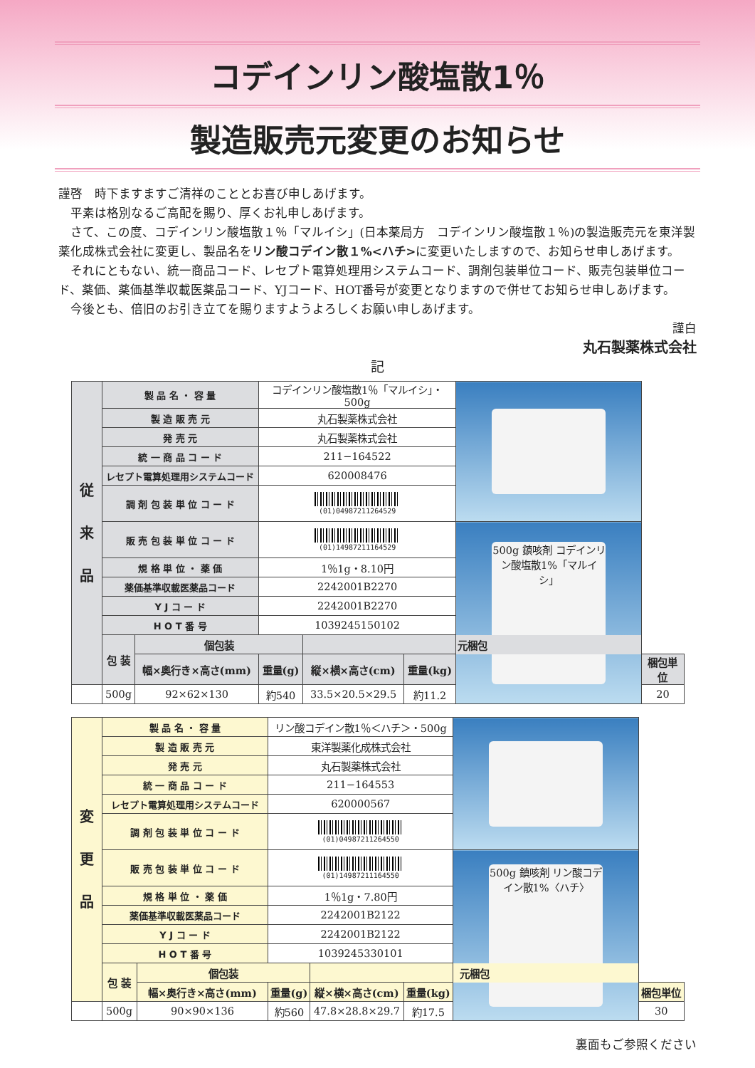コデインリン酸塩散1％
製造販売元変更のお知らせ
謹啓　時下ますますご清祥のこととお喜び申しあげます。
平素は格別なるご高配を賜り、厚くお礼申しあげます。
さて、この度、コデインリン酸塩散１％「マルイシ」(日本薬局方　コデインリン酸塩散１％)の製造販売元を東洋製薬化成株式会社に変更し、製品名をリン酸コデイン散１%<ハチ>に変更いたしますので、お知らせ申しあげます。
それにともない、統一商品コード、レセプト電算処理用システムコード、調剤包装単位コード、販売包装単位コード、薬価、薬価基準収載医薬品コード、YJコード、HOT番号が変更となりますので併せてお知らせ申しあげます。
今後とも、倍旧のお引き立てを賜りますようよろしくお願い申しあげます。
謹白
丸石製薬株式会社
記
| 従 来 品 | 製 品 名 ・ 容 量 | | コデインリン酸塩散1％「マルイシ」・500g | | | | |
| | 製 造 販 売 元 | | 丸石製薬株式会社 | | | | |
| | 発 売 元 | | 丸石製薬株式会社 | | | | |
| | 統 一 商 品 コ ー ド | | 211−164522 | | | | |
| | レセプト電算処理用システムコード | | 620008476 | | | | |
| | 調 剤 包 装 単 位 コ ー ド | | (01)04987211264529 | | | | |
| | 販 売 包 装 単 位 コ ー ド | | (01)14987211164529 | | | 500g 鎮咳剤 コデインリン酸塩散1%「マルイシ」 | |
| | 規 格 単 位 ・ 薬 価 | | 1％1g・8.10円 | | | | |
| | 薬価基準収載医薬品コード | | 2242001B2270 | | | | |
| | Y J コ ー ド | | 2242001B2270 | | | | |
| | H O T 番 号 | | 1039245150102 | | | | |
| | 包 装 | 個包装 | | 元梱包 | | | |
| | | 幅×奥行き×高さ(mm) | 重量(g) | 縦×横×高さ(cm) | 重量(kg) | | 梱包単位 |
| | 500g | 92×62×130 | 約540 | 33.5×20.5×29.5 | 約11.2 | | 20 |
| 変 更 品 | 製 品 名 ・ 容 量 | | リン酸コデイン散1％＜ハチ＞・500g | | | | |
| | 製 造 販 売 元 | | 東洋製薬化成株式会社 | | | | |
| | 発 売 元 | | 丸石製薬株式会社 | | | | |
| | 統 一 商 品 コ ー ド | | 211−164553 | | | | |
| | レセプト電算処理用システムコード | | 620000567 | | | | |
| | 調 剤 包 装 単 位 コ ー ド | | (01)04987211264550 | | | | |
| | 販 売 包 装 単 位 コ ー ド | | (01)14987211164550 | | | 500g 鎮咳剤 リン酸コデイン散1%〈ハチ〉 | |
| | 規 格 単 位 ・ 薬 価 | | 1％1g・7.80円 | | | | |
| | 薬価基準収載医薬品コード | | 2242001B2122 | | | | |
| | Y J コ ー ド | | 2242001B2122 | | | | |
| | H O T 番 号 | | 1039245330101 | | | | |
| | 包 装 | 個包装 | | 元梱包 | | | |
| | | 幅×奥行き×高さ(mm) | 重量(g) | 縦×横×高さ(cm) | 重量(kg) | | 梱包単位 |
| | 500g | 90×90×136 | 約560 | 47.8×28.8×29.7 | 約17.5 | | 30 |
裏面もご参照ください